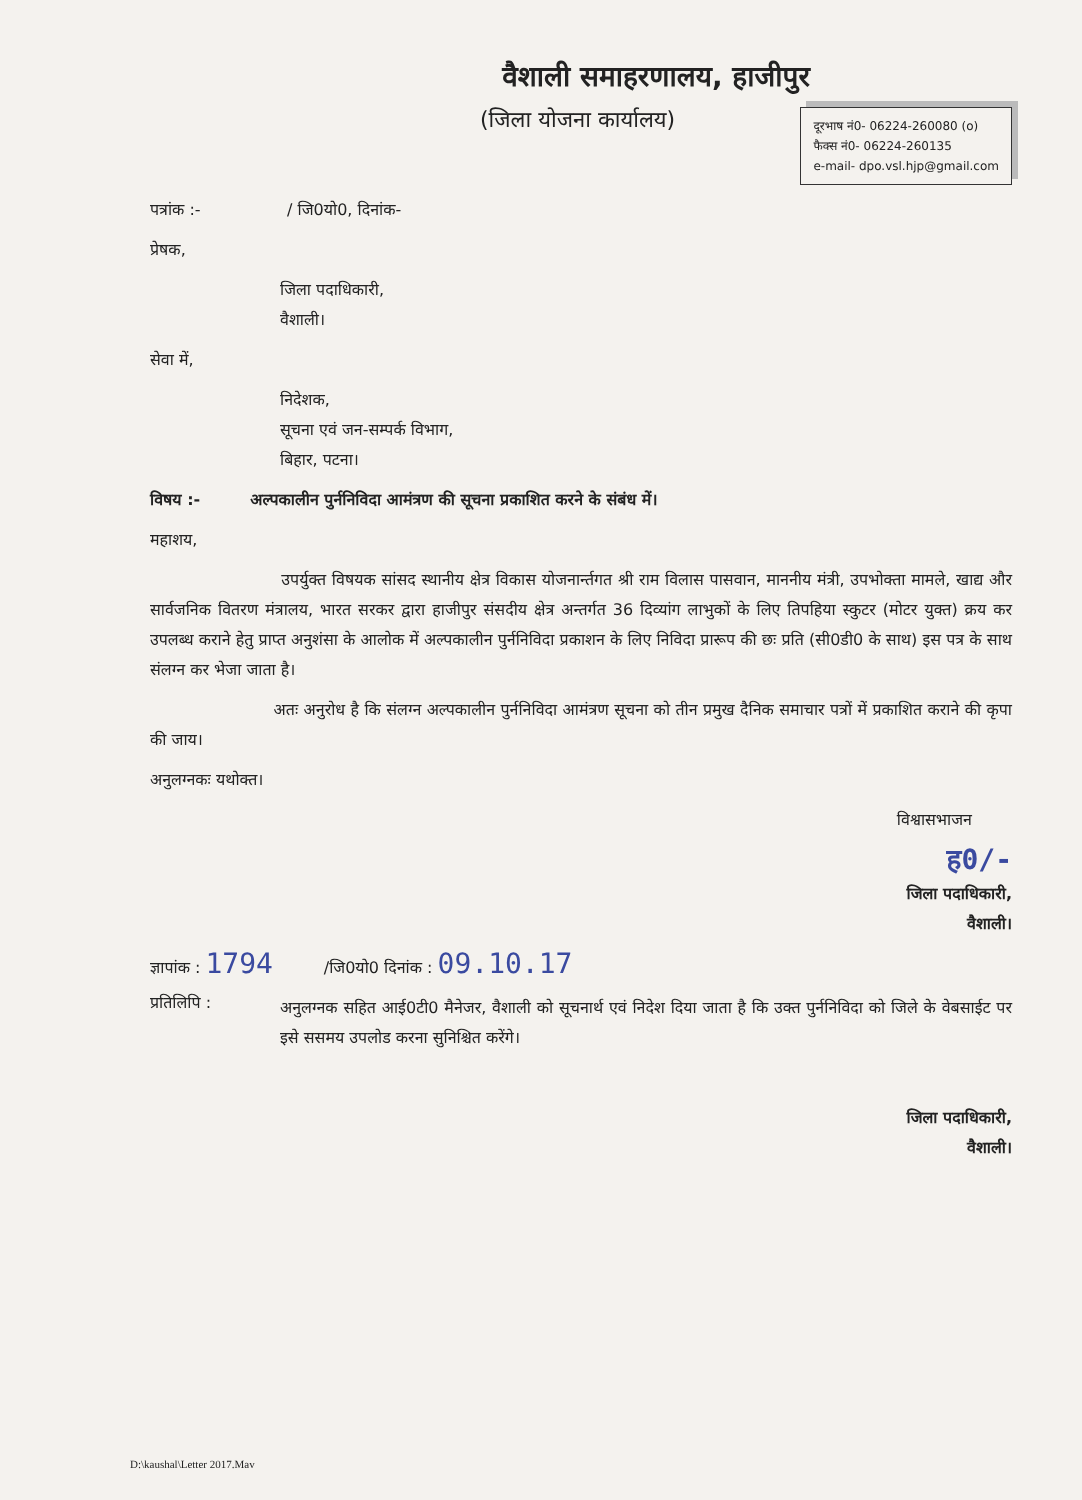वैशाली समाहरणालय, हाजीपुर
(जिला योजना कार्यालय)
दूरभाष नं0- 06224-260080 (o)
फैक्स नं0- 06224-260135
e-mail- dpo.vsl.hjp@gmail.com
पत्रांक :- / जि0यो0, दिनांक-
प्रेषक,
जिला पदाधिकारी,
वैशाली।
सेवा में,
निदेशक,
सूचना एवं जन-सम्पर्क विभाग,
बिहार, पटना।
विषय :- अल्पकालीन पुर्ननिविदा आमंत्रण की सूचना प्रकाशित करने के संबंध में।
महाशय,
उपर्युक्त विषयक सांसद स्थानीय क्षेत्र विकास योजनार्न्तगत श्री राम विलास पासवान, माननीय मंत्री, उपभोक्ता मामले, खाद्य और सार्वजनिक वितरण मंत्रालय, भारत सरकर द्वारा हाजीपुर संसदीय क्षेत्र अन्तर्गत 36 दिव्यांग लाभुकों के लिए तिपहिया स्कुटर (मोटर युक्त) क्रय कर उपलब्ध कराने हेतु प्राप्त अनुशंसा के आलोक में अल्पकालीन पुर्ननिविदा प्रकाशन के लिए निविदा प्रारूप की छः प्रति (सी0डी0 के साथ) इस पत्र के साथ संलग्न कर भेजा जाता है।
अतः अनुरोध है कि संलग्न अल्पकालीन पुर्ननिविदा आमंत्रण सूचना को तीन प्रमुख दैनिक समाचार पत्रों में प्रकाशित कराने की कृपा की जाय।
अनुलग्नकः यथोक्त।
विश्वासभाजन
ह0/-
जिला पदाधिकारी,
वैशाली।
ज्ञापांक : 1794 /जि0यो0 दिनांक : 09.10.17
प्रतिलिपि :
अनुलग्नक सहित आई0टी0 मैनेजर, वैशाली को सूचनार्थ एवं निदेश दिया जाता है कि उक्त पुर्ननिविदा को जिले के वेबसाईट पर इसे ससमय उपलोड करना सुनिश्चित करेंगे।
जिला पदाधिकारी,
वैशाली।
D:\kaushal\Letter 2017.Mav